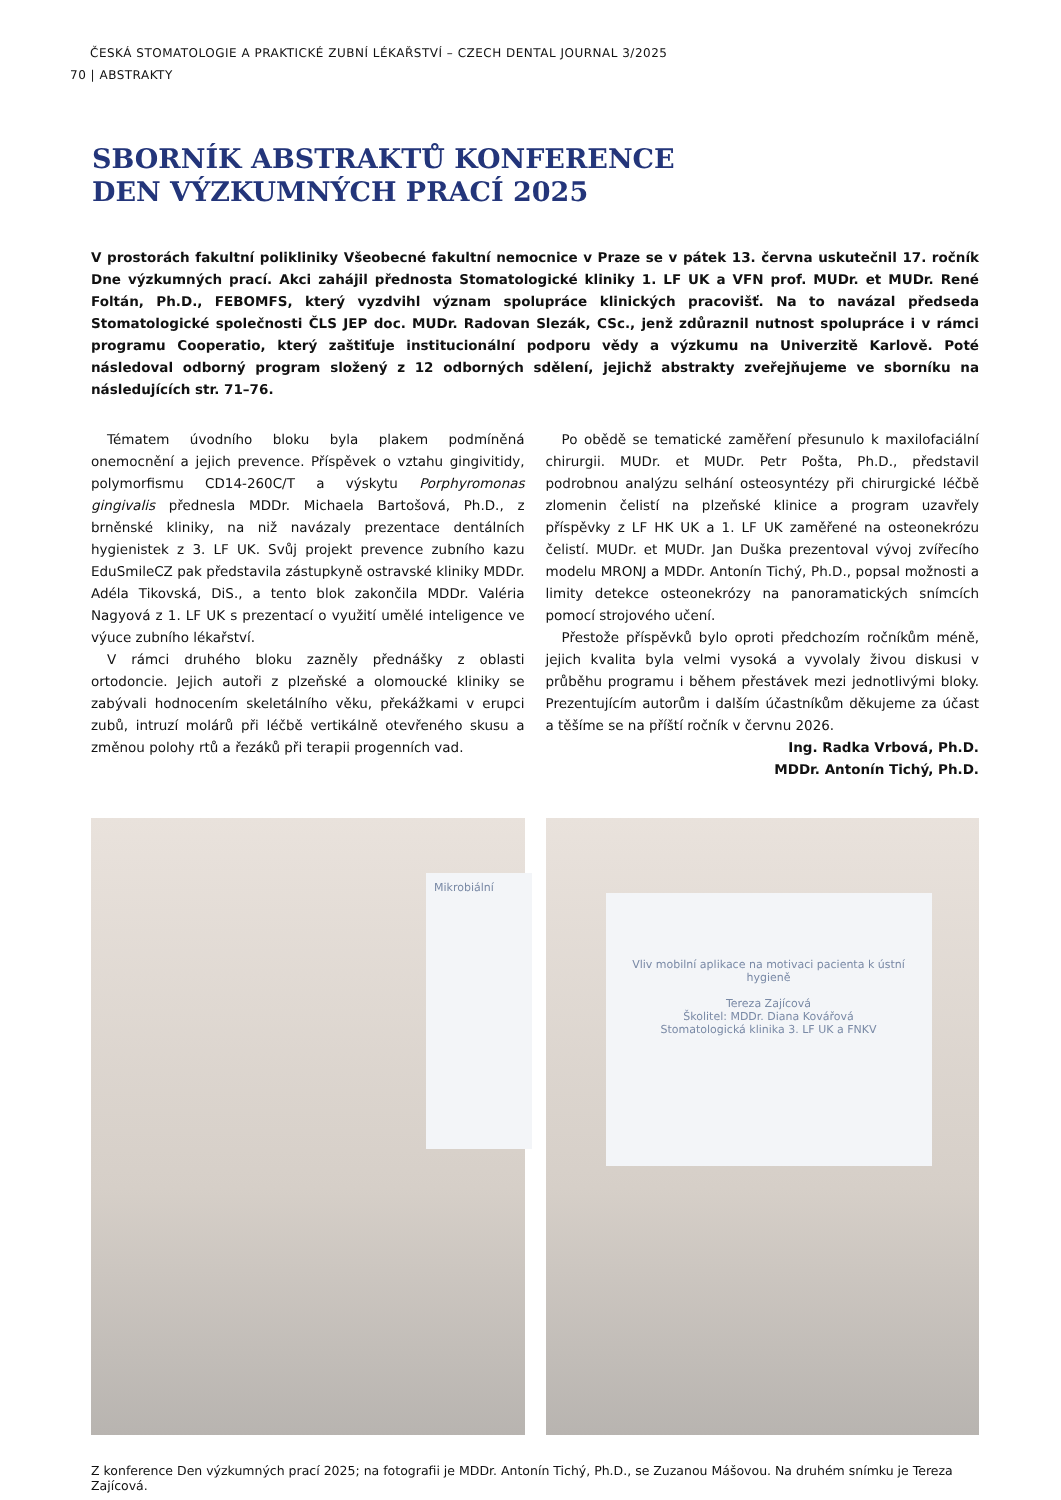ČESKÁ STOMATOLOGIE A PRAKTICKÉ ZUBNÍ LÉKAŘSTVÍ – CZECH DENTAL JOURNAL 3/2025
70 | ABSTRAKTY
SBORNÍK ABSTRAKTŮ KONFERENCE
DEN VÝZKUMNÝCH PRACÍ 2025
V prostorách fakultní polikliniky Všeobecné fakultní nemocnice v Praze se v pátek 13. června uskutečnil 17. ročník Dne výzkumných prací. Akci zahájil přednosta Stomatologické kliniky 1. LF UK a VFN prof. MUDr. et MUDr. René Foltán, Ph.D., FEBOMFS, který vyzdvihl význam spolupráce klinických pracovišť. Na to navázal předseda Stomatologické společnosti ČLS JEP doc. MUDr. Radovan Slezák, CSc., jenž zdůraznil nutnost spolupráce i v rámci programu Cooperatio, který zaštiťuje institucionální podporu vědy a výzkumu na Univerzitě Karlově. Poté následoval odborný program složený z 12 odborných sdělení, jejichž abstrakty zveřejňujeme ve sborníku na následujících str. 71–76.
Tématem úvodního bloku byla plakem podmíněná onemocnění a jejich prevence. Příspěvek o vztahu gingivitidy, polymorfismu CD14-260C/T a výskytu Porphyromonas gingivalis přednesla MDDr. Michaela Bartošová, Ph.D., z brněnské kliniky, na niž navázaly prezentace dentálních hygienistek z 3. LF UK. Svůj projekt prevence zubního kazu EduSmileCZ pak představila zástupkyně ostravské kliniky MDDr. Adéla Tikovská, DiS., a tento blok zakončila MDDr. Valéria Nagyová z 1. LF UK s prezentací o využití umělé inteligence ve výuce zubního lékařství.
V rámci druhého bloku zazněly přednášky z oblasti ortodoncie. Jejich autoři z plzeňské a olomoucké kliniky se zabývali hodnocením skeletálního věku, překážkami v erupci zubů, intruzí molárů při léčbě vertikálně otevřeného skusu a změnou polohy rtů a řezáků při terapii progenních vad.
Po obědě se tematické zaměření přesunulo k maxilofaciální chirurgii. MUDr. et MUDr. Petr Pošta, Ph.D., představil podrobnou analýzu selhání osteosyntézy při chirurgické léčbě zlomenin čelistí na plzeňské klinice a program uzavřely příspěvky z LF HK UK a 1. LF UK zaměřené na osteonekrózu čelistí. MUDr. et MUDr. Jan Duška prezentoval vývoj zvířecího modelu MRONJ a MDDr. Antonín Tichý, Ph.D., popsal možnosti a limity detekce osteonekrózy na panoramatických snímcích pomocí strojového učení.
Přestože příspěvků bylo oproti předchozím ročníkům méně, jejich kvalita byla velmi vysoká a vyvolaly živou diskusi v průběhu programu i během přestávek mezi jednotlivými bloky. Prezentujícím autorům i dalším účastníkům děkujeme za účast a těšíme se na příští ročník v červnu 2026.
Ing. Radka Vrbová, Ph.D.
MDDr. Antonín Tichý, Ph.D.
Mikrobiální
Vliv mobilní aplikace na motivaci pacienta k ústní hygieně
Tereza Zajícová
Školitel: MDDr. Diana Kovářová
Stomatologická klinika 3. LF UK a FNKV
Z konference Den výzkumných prací 2025; na fotografii je MDDr. Antonín Tichý, Ph.D., se Zuzanou Mášovou. Na druhém snímku je Tereza Zajícová.